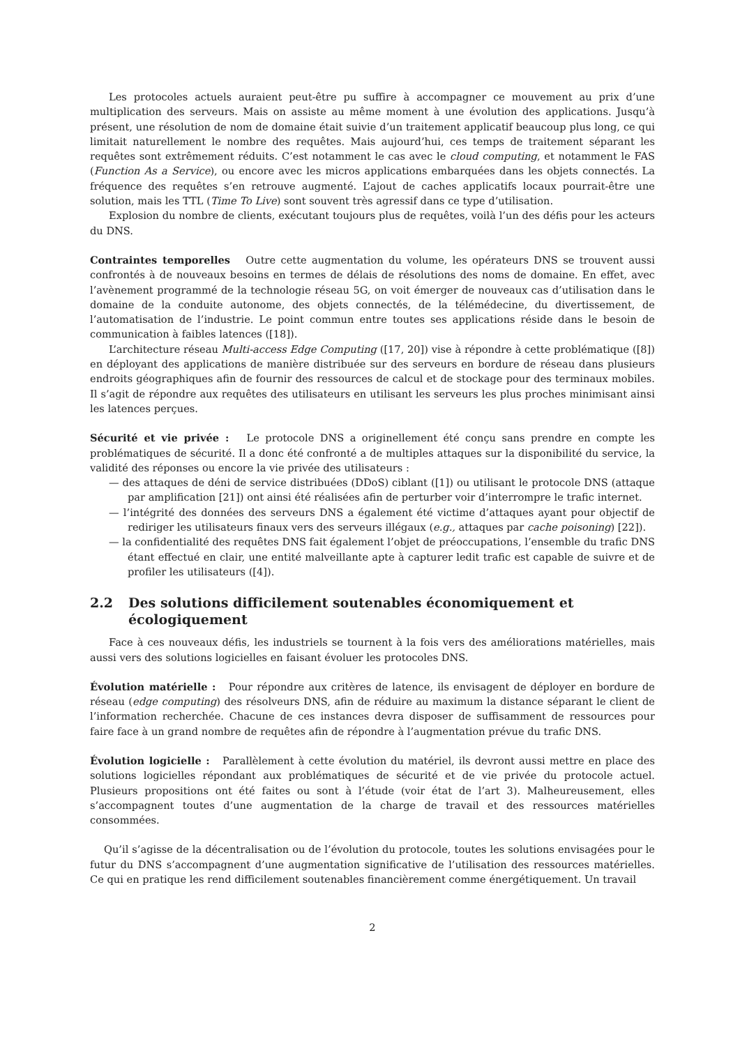Les protocoles actuels auraient peut-être pu suffire à accompagner ce mouvement au prix d’une multiplication des serveurs. Mais on assiste au même moment à une évolution des applications. Jusqu’à présent, une résolution de nom de domaine était suivie d’un traitement applicatif beaucoup plus long, ce qui limitait naturellement le nombre des requêtes. Mais aujourd’hui, ces temps de traitement séparant les requêtes sont extrêmement réduits. C’est notamment le cas avec le cloud computing, et notamment le FAS (Function As a Service), ou encore avec les micros applications embarquées dans les objets connectés. La fréquence des requêtes s’en retrouve augmenté. L’ajout de caches applicatifs locaux pourrait-être une solution, mais les TTL (Time To Live) sont souvent très agressif dans ce type d’utilisation.
Explosion du nombre de clients, exécutant toujours plus de requêtes, voilà l’un des défis pour les acteurs du DNS.
Contraintes temporelles Outre cette augmentation du volume, les opérateurs DNS se trouvent aussi confrontés à de nouveaux besoins en termes de délais de résolutions des noms de domaine. En effet, avec l’avènement programmé de la technologie réseau 5G, on voit émerger de nouveaux cas d’utilisation dans le domaine de la conduite autonome, des objets connectés, de la télémédecine, du divertissement, de l’automatisation de l’industrie. Le point commun entre toutes ses applications réside dans le besoin de communication à faibles latences ([18]).
L’architecture réseau Multi-access Edge Computing ([17, 20]) vise à répondre à cette problématique ([8]) en déployant des applications de manière distribuée sur des serveurs en bordure de réseau dans plusieurs endroits géographiques afin de fournir des ressources de calcul et de stockage pour des terminaux mobiles. Il s’agit de répondre aux requêtes des utilisateurs en utilisant les serveurs les plus proches minimisant ainsi les latences perçues.
Sécurité et vie privée : Le protocole DNS a originellement été conçu sans prendre en compte les problématiques de sécurité. Il a donc été confronté a de multiples attaques sur la disponibilité du service, la validité des réponses ou encore la vie privée des utilisateurs :
— des attaques de déni de service distribuées (DDoS) ciblant ([1]) ou utilisant le protocole DNS (attaque par amplification [21]) ont ainsi été réalisées afin de perturber voir d’interrompre le trafic internet.
— l’intégrité des données des serveurs DNS a également été victime d’attaques ayant pour objectif de rediriger les utilisateurs finaux vers des serveurs illégaux (e.g., attaques par cache poisoning) [22]).
— la confidentialité des requêtes DNS fait également l’objet de préoccupations, l’ensemble du trafic DNS étant effectué en clair, une entité malveillante apte à capturer ledit trafic est capable de suivre et de profiler les utilisateurs ([4]).
2.2 Des solutions difficilement soutenables économiquement et écologiquement
Face à ces nouveaux défis, les industriels se tournent à la fois vers des améliorations matérielles, mais aussi vers des solutions logicielles en faisant évoluer les protocoles DNS.
Évolution matérielle : Pour répondre aux critères de latence, ils envisagent de déployer en bordure de réseau (edge computing) des résolveurs DNS, afin de réduire au maximum la distance séparant le client de l’information recherchée. Chacune de ces instances devra disposer de suffisamment de ressources pour faire face à un grand nombre de requêtes afin de répondre à l’augmentation prévue du trafic DNS.
Évolution logicielle : Parallèlement à cette évolution du matériel, ils devront aussi mettre en place des solutions logicielles répondant aux problématiques de sécurité et de vie privée du protocole actuel. Plusieurs propositions ont été faites ou sont à l’étude (voir état de l’art 3). Malheureusement, elles s’accompagnent toutes d’une augmentation de la charge de travail et des ressources matérielles consommées.
Qu’il s’agisse de la décentralisation ou de l’évolution du protocole, toutes les solutions envisagées pour le futur du DNS s’accompagnent d’une augmentation significative de l’utilisation des ressources matérielles. Ce qui en pratique les rend difficilement soutenables financièrement comme énergétiquement. Un travail
2